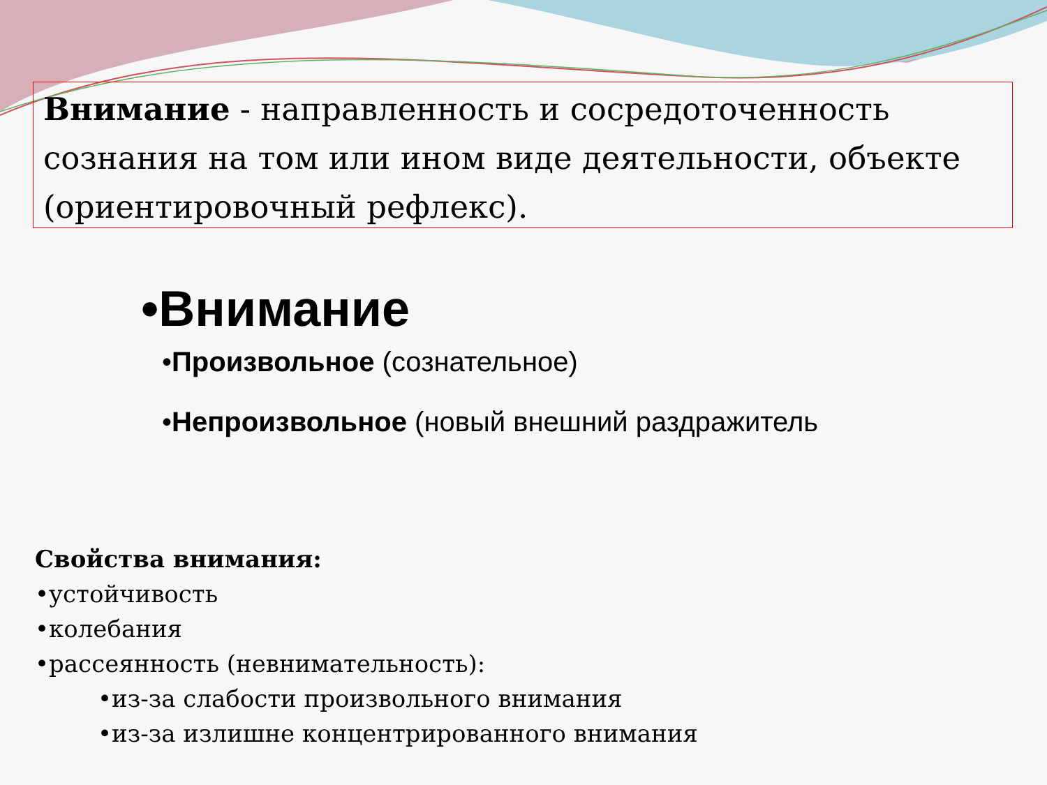Внимание - направленность и сосредоточенность сознания на том или ином виде деятельности, объекте (ориентировочный рефлекс).
•Внимание
•Произвольное (сознательное)
•Непроизвольное (новый внешний раздражитель
Свойства внимания:
•устойчивость
•колебания
•рассеянность (невнимательность):
•из-за слабости произвольного внимания
•из-за излишне концентрированного внимания